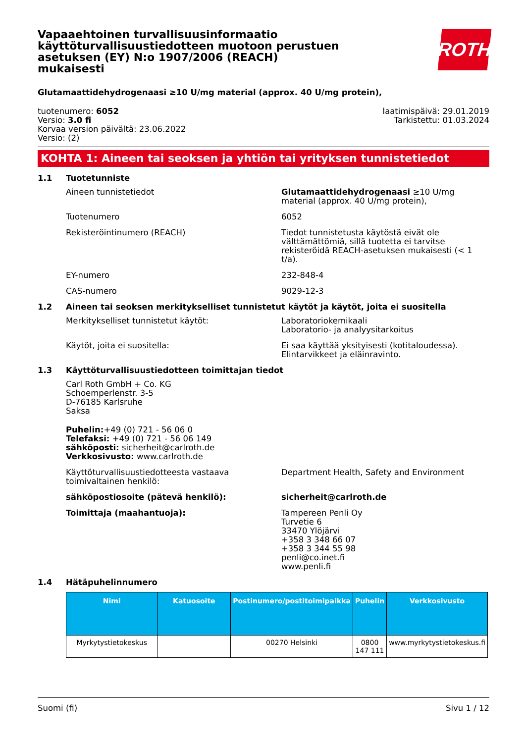Vapaaehtoinen turvallisuusinformaatio käyttöturvallisuustiedotteen muotoon perustuen asetuksen (EY) N:o 1907/2006 (REACH) mukaisesti
ROTH
Glutamaattidehydrogenaasi ≥10 U/mg material (approx. 40 U/mg protein),
tuotenumero: 6052
Versio: 3.0 fi
Korvaa version päivältä: 23.06.2022
Versio: (2)
laatimispäivä: 29.01.2019
Tarkistettu: 01.03.2024
KOHTA 1: Aineen tai seoksen ja yhtiön tai yrityksen tunnistetiedot
1.1 Tuotetunniste
Aineen tunnistetiedot Glutamaattidehydrogenaasi ≥10 U/mg material (approx. 40 U/mg protein),
Tuotenumero 6052
Rekisteröintinumero (REACH) Tiedot tunnistetusta käytöstä eivät ole välttämättömiä, sillä tuotetta ei tarvitse rekisteröidä REACH-asetuksen mukaisesti (< 1 t/a).
EY-numero 232-848-4
CAS-numero 9029-12-3
1.2 Aineen tai seoksen merkitykselliset tunnistetut käytöt ja käytöt, joita ei suositella
Merkitykselliset tunnistetut käytöt: Laboratoriokemikaali
Laboratorio- ja analyysitarkoitus
Käytöt, joita ei suositella: Ei saa käyttää yksityisesti (kotitaloudessa). Elintarvikkeet ja eläinravinto.
1.3 Käyttöturvallisuustiedotteen toimittajan tiedot
Carl Roth GmbH + Co. KG
Schoemperlenstr. 3-5
D-76185 Karlsruhe
Saksa
Puhelin:+49 (0) 721 - 56 06 0
Telefaksi: +49 (0) 721 - 56 06 149
sähköposti: sicherheit@carlroth.de
Verkkosivusto: www.carlroth.de
Käyttöturvallisuustiedotteesta vastaava toimivaltainen henkilö:
Department Health, Safety and Environment
sähköpostiosoite (pätevä henkilö): sicherheit@carlroth.de
Toimittaja (maahantuoja): Tampereen Penli Oy
Turvetie 6
33470 Ylöjärvi
+358 3 348 66 07
+358 3 344 55 98
penli@co.inet.fi
www.penli.fi
1.4 Hätäpuhelinnumero
| Nimi | Katuosoite | Postinumero/postitoimipaikka | Puhelin | Verkkosivusto |
| --- | --- | --- | --- | --- |
| Myrkytystietokeskus | | 00270 Helsinki | 0800 147 111 | www.myrkytystietokeskus.fi |
Suomi (fi) Sivu 1 / 12